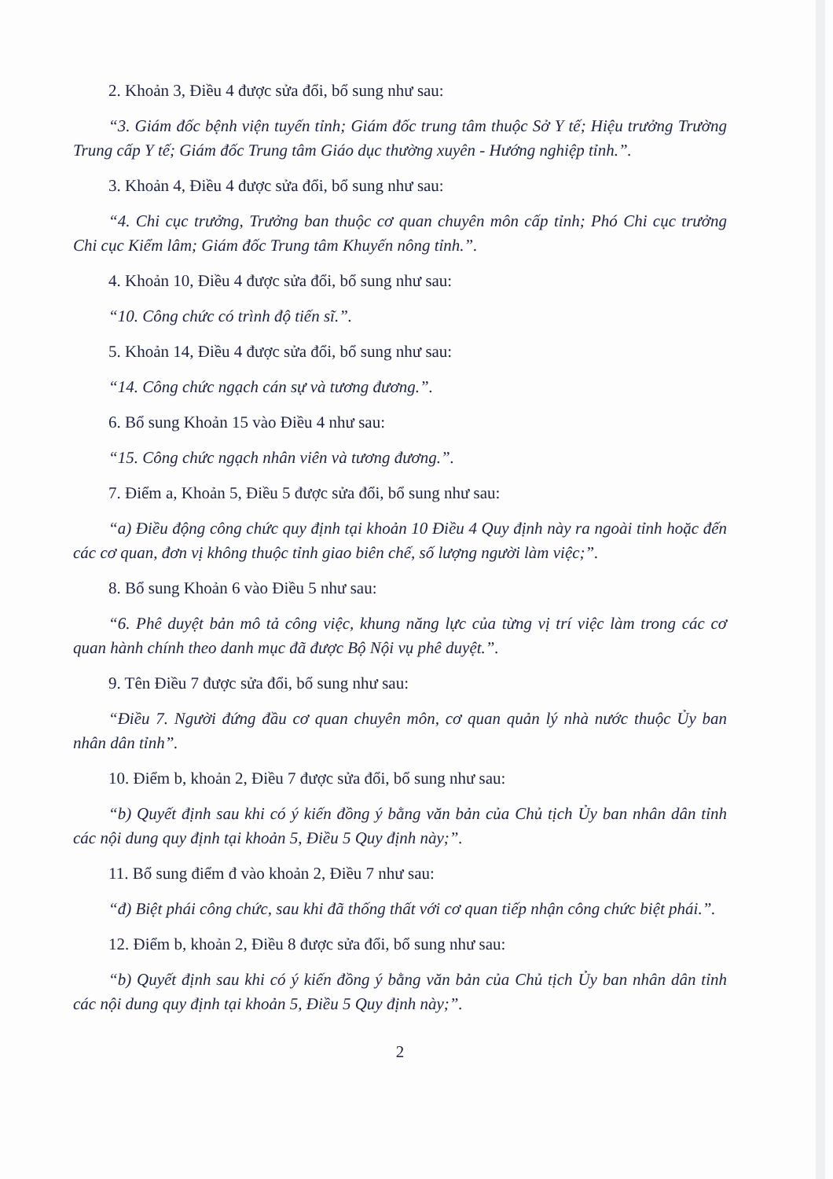2. Khoản 3, Điều 4 được sửa đổi, bổ sung như sau:
“3. Giám đốc bệnh viện tuyến tỉnh; Giám đốc trung tâm thuộc Sở Y tế; Hiệu trưởng Trường Trung cấp Y tế; Giám đốc Trung tâm Giáo dục thường xuyên - Hướng nghiệp tỉnh.”.
3. Khoản 4, Điều 4 được sửa đổi, bổ sung như sau:
“4. Chi cục trưởng, Trưởng ban thuộc cơ quan chuyên môn cấp tỉnh; Phó Chi cục trưởng Chi cục Kiểm lâm; Giám đốc Trung tâm Khuyến nông tỉnh.”.
4. Khoản 10, Điều 4 được sửa đổi, bổ sung như sau:
“10. Công chức có trình độ tiến sĩ.”.
5. Khoản 14, Điều 4 được sửa đổi, bổ sung như sau:
“14. Công chức ngạch cán sự và tương đương.”.
6. Bổ sung Khoản 15 vào Điều 4 như sau:
“15. Công chức ngạch nhân viên và tương đương.”.
7. Điểm a, Khoản 5, Điều 5 được sửa đổi, bổ sung như sau:
“a) Điều động công chức quy định tại khoản 10 Điều 4 Quy định này ra ngoài tỉnh hoặc đến các cơ quan, đơn vị không thuộc tỉnh giao biên chế, số lượng người làm việc;”.
8. Bổ sung Khoản 6 vào Điều 5 như sau:
“6. Phê duyệt bản mô tả công việc, khung năng lực của từng vị trí việc làm trong các cơ quan hành chính theo danh mục đã được Bộ Nội vụ phê duyệt.”.
9. Tên Điều 7 được sửa đổi, bổ sung như sau:
“Điều 7. Người đứng đầu cơ quan chuyên môn, cơ quan quản lý nhà nước thuộc Ủy ban nhân dân tỉnh”.
10. Điểm b, khoản 2, Điều 7 được sửa đổi, bổ sung như sau:
“b) Quyết định sau khi có ý kiến đồng ý bằng văn bản của Chủ tịch Ủy ban nhân dân tỉnh các nội dung quy định tại khoản 5, Điều 5 Quy định này;”.
11. Bổ sung điểm đ vào khoản 2, Điều 7 như sau:
“đ) Biệt phái công chức, sau khi đã thống thất với cơ quan tiếp nhận công chức biệt phái.”.
12. Điểm b, khoản 2, Điều 8 được sửa đổi, bổ sung như sau:
“b) Quyết định sau khi có ý kiến đồng ý bằng văn bản của Chủ tịch Ủy ban nhân dân tỉnh các nội dung quy định tại khoản 5, Điều 5 Quy định này;”.
2